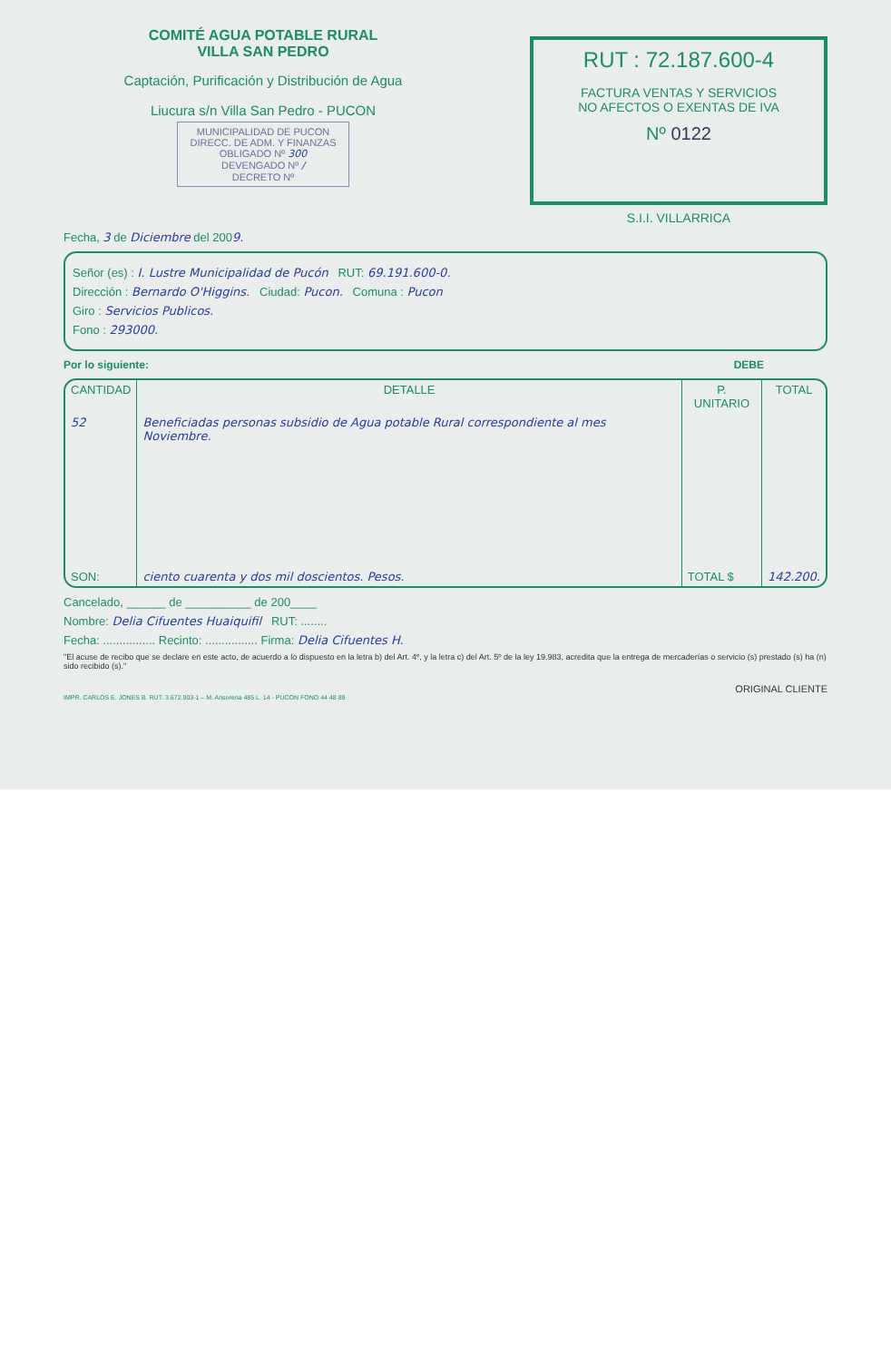COMITÉ AGUA POTABLE RURAL
VILLA SAN PEDRO
Captación, Purificación y Distribución de Agua
Liucura s/n Villa San Pedro - PUCON
MUNICIPALIDAD DE PUCON
DIRECC. DE ADM. Y FINANZAS
OBLIGADO Nº 300
DEVENGADO Nº /
DECRETO Nº
RUT : 72.187.600-4
FACTURA VENTAS Y SERVICIOS
NO AFECTOS O EXENTAS DE IVA
Nº 0122
S.I.I. VILLARRICA
Fecha, 3 de Diciembre del 2009.
Señor (es) : I. Lustre Municipalidad de Pucón RUT: 69.191.600-0.
Dirección : Bernardo O'Higgins. Ciudad: Pucon. Comuna : Pucon
Giro : Servicios Publicos.
Fono : 293000.
Por lo siguiente: DEBE
| CANTIDAD | DETALLE | P. UNITARIO | TOTAL |
| --- | --- | --- | --- |
| 52 | Beneficiadas personas subsidio de Agua potable Rural correspondiente al mes Noviembre. | | |
| SON: | ciento cuarenta y dos mil doscientos. Pesos. | TOTAL $ | 142.200. |
Cancelado, ______ de __________ de 200____
Nombre: Delia Cifuentes Huaiquifil RUT: ........
Fecha: ................ Recinto: ................ Firma: Delia Cifuentes H.
"El acuse de recibo que se declare en este acto, de acuerdo a lo dispuesto en la letra b) del Art. 4º, y la letra c) del Art. 5º de la ley 19.983, acredita que la entrega de mercaderías o servicio (s) prestado (s) ha (n) sido recibido (s)."
ORIGINAL CLIENTE
IMPR. CARLOS E. JONES B. RUT. 3.672.903-1 – M. Ansorena 485 L. 14 - PUCON FONO 44 48 89